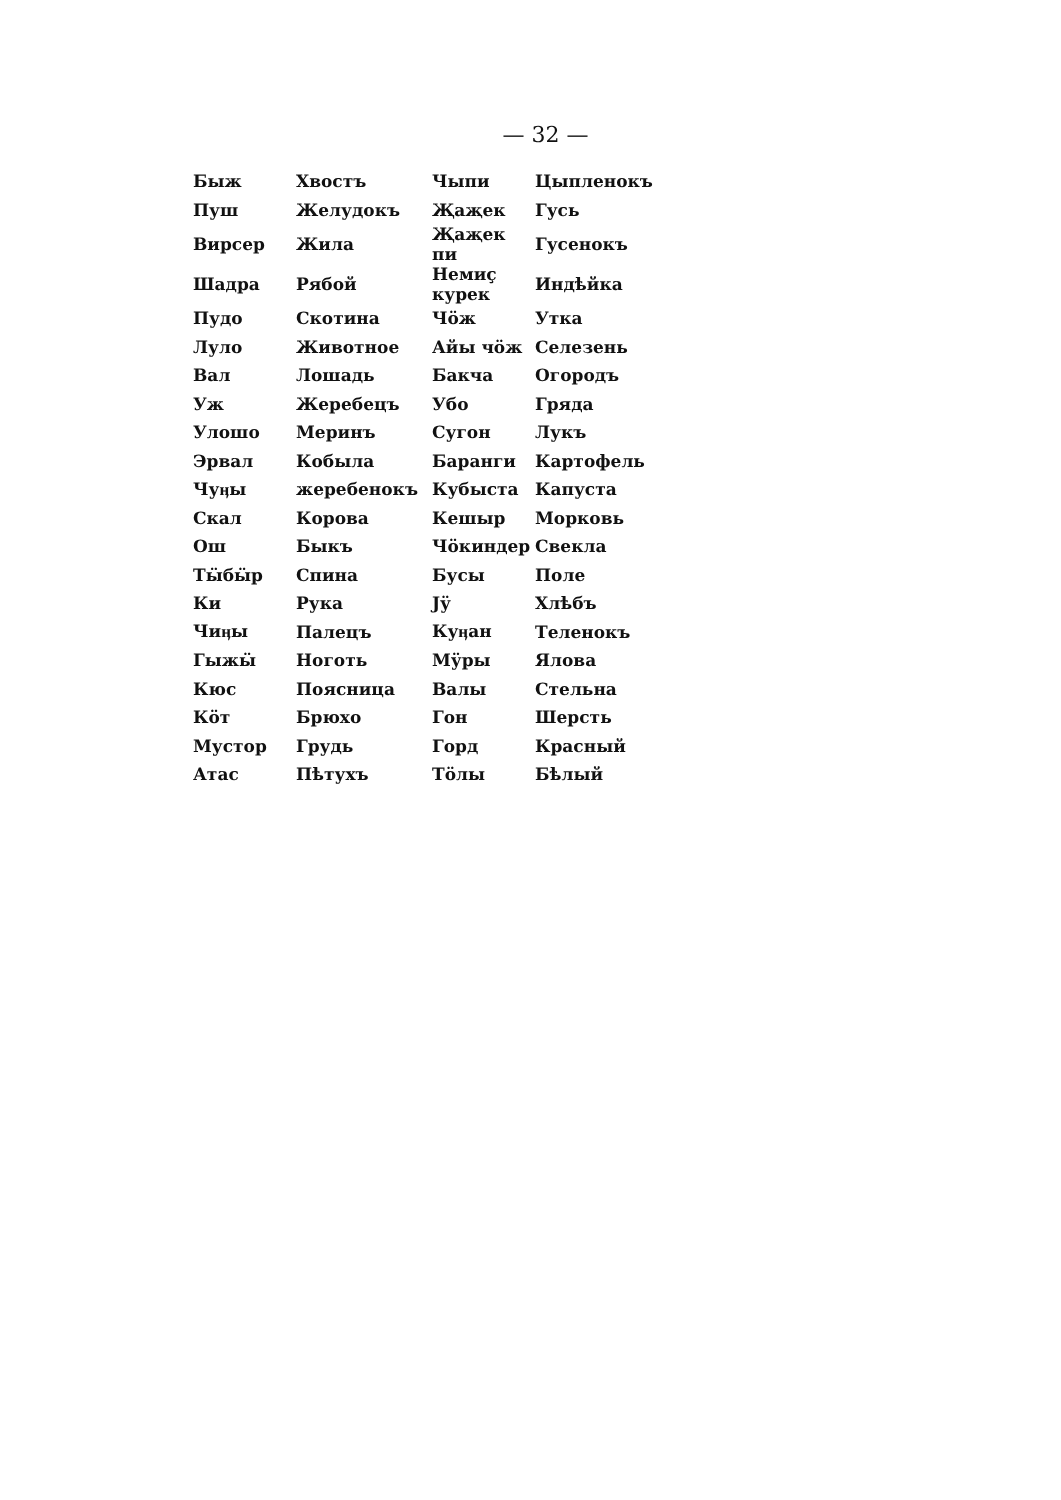— 32 —
| Быж | Хвостъ | Чыпи | Цыпленокъ |
| Пуш | Желудокъ | Җаҗек | Гусь |
| Вирсер | Жила | Җаҗек пи | Гусенокъ |
| Шадра | Рябой | Немиҫ курек | Индѣйка |
| Пудо | Скотина | Чӧж | Утка |
| Луло | Животное | Айы чӧж | Селезень |
| Вал | Лошадь | Бакча | Огородъ |
| Уж | Жеребецъ | Убо | Гряда |
| Улошо | Меринъ | Сугон | Лукъ |
| Эрвал | Кобыла | Баранги | Картофель |
| Чуӊы | жеребенокъ | Кубыста | Капуста |
| Скал | Корова | Кешыр | Морковь |
| Ош | Быкъ | Чӧкиндер | Свекла |
| Тӹбӹр | Спина | Бусы | Поле |
| Ки | Рука | Jӱ | Хлѣбъ |
| Чиӊы | Палецъ | Куӊан | Теленокъ |
| Гыжӹ | Ноготь | Мӱры | Ялова |
| Кюс | Поясница | Валы | Стельна |
| Кӧт | Брюхо | Гон | Шерсть |
| Мустор | Грудь | Горд | Красный |
| Атас | Пѣтухъ | Тӧлы | Бѣлый |